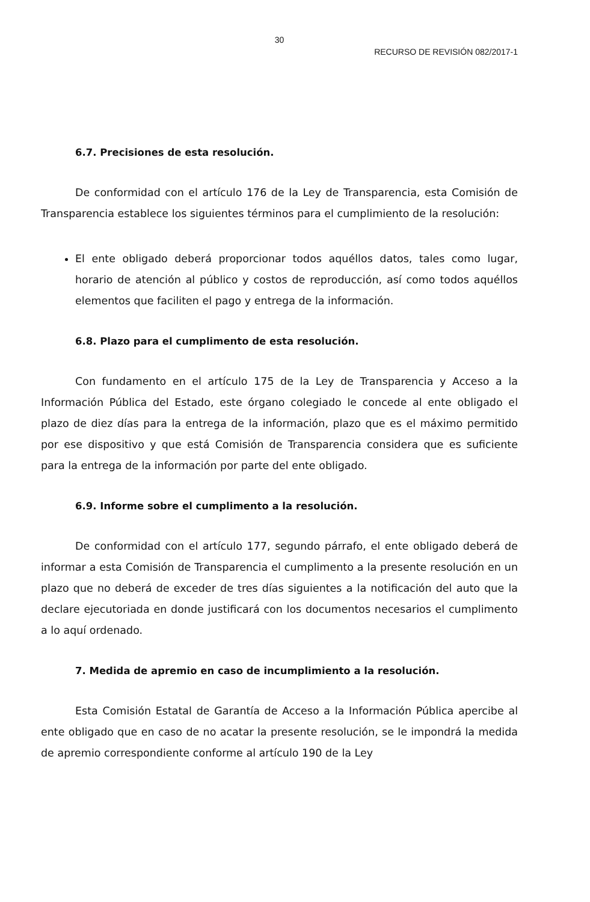30
RECURSO DE REVISIÓN 082/2017-1
6.7. Precisiones de esta resolución.
De conformidad con el artículo 176 de la Ley de Transparencia, esta Comisión de Transparencia establece los siguientes términos para el cumplimiento de la resolución:
El ente obligado deberá proporcionar todos aquéllos datos, tales como lugar, horario de atención al público y costos de reproducción, así como todos aquéllos elementos que faciliten el pago y entrega de la información.
6.8. Plazo para el cumplimento de esta resolución.
Con fundamento en el artículo 175 de la Ley de Transparencia y Acceso a la Información Pública del Estado, este órgano colegiado le concede al ente obligado el plazo de diez días para la entrega de la información, plazo que es el máximo permitido por ese dispositivo y que está Comisión de Transparencia considera que es suficiente para la entrega de la información por parte del ente obligado.
6.9. Informe sobre el cumplimento a la resolución.
De conformidad con el artículo 177, segundo párrafo, el ente obligado deberá de informar a esta Comisión de Transparencia el cumplimento a la presente resolución en un plazo que no deberá de exceder de tres días siguientes a la notificación del auto que la declare ejecutoriada en donde justificará con los documentos necesarios el cumplimento a lo aquí ordenado.
7. Medida de apremio en caso de incumplimiento a la resolución.
Esta Comisión Estatal de Garantía de Acceso a la Información Pública apercibe al ente obligado que en caso de no acatar la presente resolución, se le impondrá la medida de apremio correspondiente conforme al artículo 190 de la Ley